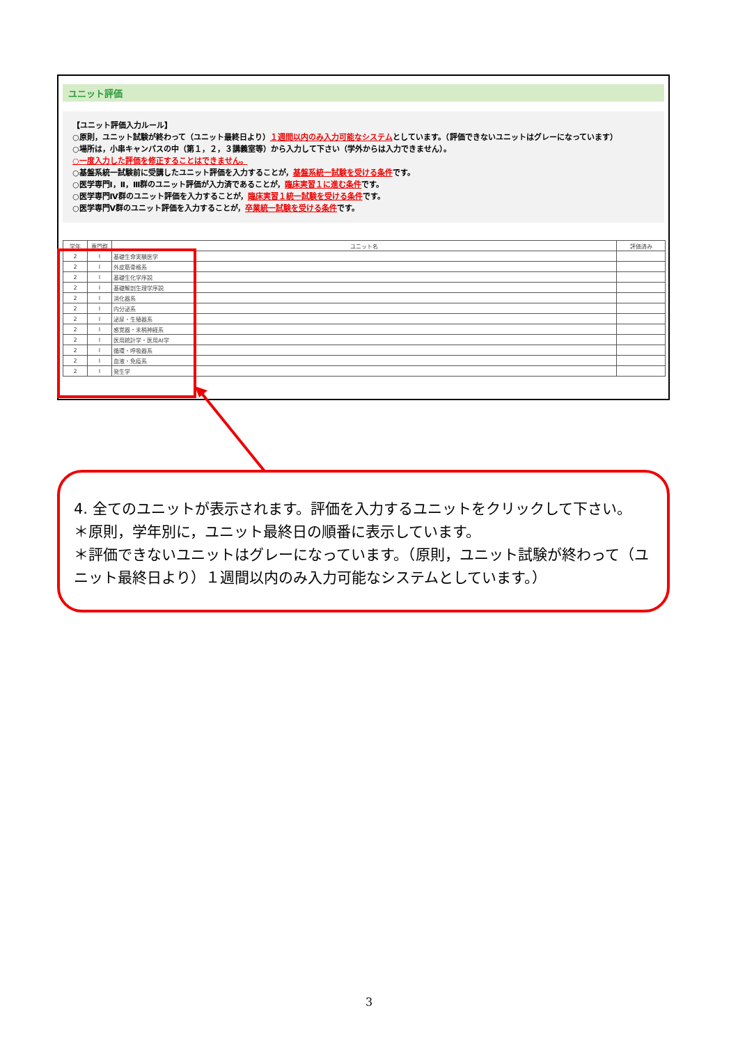ユニット評価
【ユニット評価入力ルール】
○原則，ユニット試験が終わって（ユニット最終日より）１週間以内のみ入力可能なシステムとしています。（評価できないユニットはグレーになっています）
○場所は，小串キャンパスの中（第１，２，３講義室等）から入力して下さい（学外からは入力できません）。
○一度入力した評価を修正することはできません。
○基盤系統一試験前に受講したユニット評価を入力することが，基盤系統一試験を受ける条件です。
○医学専門Ⅰ，Ⅱ，Ⅲ群のユニット評価が入力済であることが，臨床実習１に進む条件です。
○医学専門Ⅳ群のユニット評価を入力することが，臨床実習１統一試験を受ける条件です。
○医学専門Ⅴ群のユニット評価を入力することが，卒業統一試験を受ける条件です。
| 学年 | 専門群 | ユニット名 | 評価済み |
| --- | --- | --- | --- |
| 2 | Ⅰ | 基礎生命実験医学 | |
| 2 | Ⅰ | 外皮筋骨格系 | |
| 2 | Ⅰ | 基礎生化学序説 | |
| 2 | Ⅰ | 基礎解剖生理学序説 | |
| 2 | Ⅰ | 消化器系 | |
| 2 | Ⅰ | 内分泌系 | |
| 2 | Ⅰ | 泌尿・生殖器系 | |
| 2 | Ⅰ | 感覚器・末梢神経系 | |
| 2 | Ⅰ | 医用統計学・医用AI学 | |
| 2 | Ⅰ | 循環・呼吸器系 | |
| 2 | Ⅰ | 血液・免疫系 | |
| 2 | Ⅰ | 発生学 | |
4. 全てのユニットが表示されます。評価を入力するユニットをクリックして下さい。
＊原則，学年別に，ユニット最終日の順番に表示しています。
＊評価できないユニットはグレーになっています。（原則，ユニット試験が終わって（ユニット最終日より）１週間以内のみ入力可能なシステムとしています。）
3